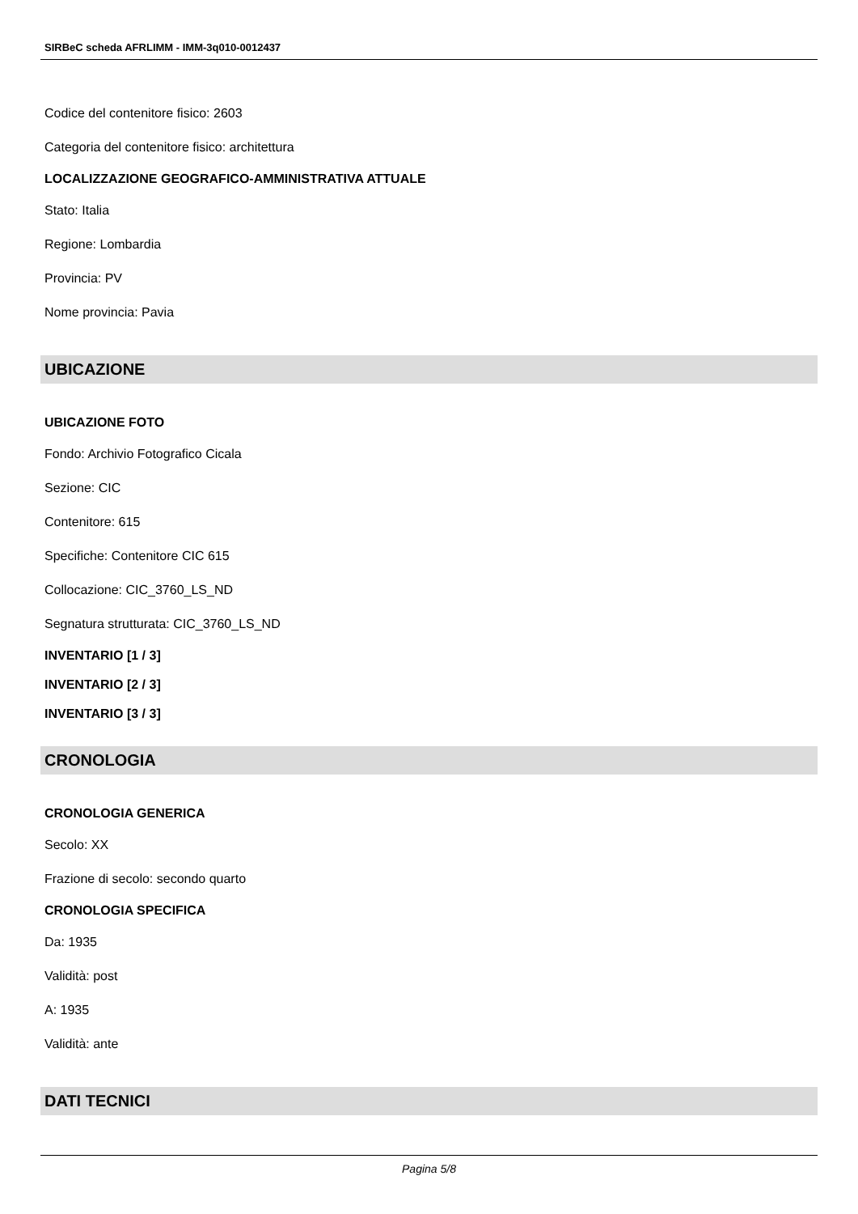SIRBeC scheda AFRLIMM - IMM-3q010-0012437
Codice del contenitore fisico: 2603
Categoria del contenitore fisico: architettura
LOCALIZZAZIONE GEOGRAFICO-AMMINISTRATIVA ATTUALE
Stato: Italia
Regione: Lombardia
Provincia: PV
Nome provincia: Pavia
UBICAZIONE
UBICAZIONE FOTO
Fondo: Archivio Fotografico Cicala
Sezione: CIC
Contenitore: 615
Specifiche: Contenitore CIC 615
Collocazione: CIC_3760_LS_ND
Segnatura strutturata: CIC_3760_LS_ND
INVENTARIO [1 / 3]
INVENTARIO [2 / 3]
INVENTARIO [3 / 3]
CRONOLOGIA
CRONOLOGIA GENERICA
Secolo: XX
Frazione di secolo: secondo quarto
CRONOLOGIA SPECIFICA
Da: 1935
Validità: post
A: 1935
Validità: ante
DATI TECNICI
Pagina 5/8